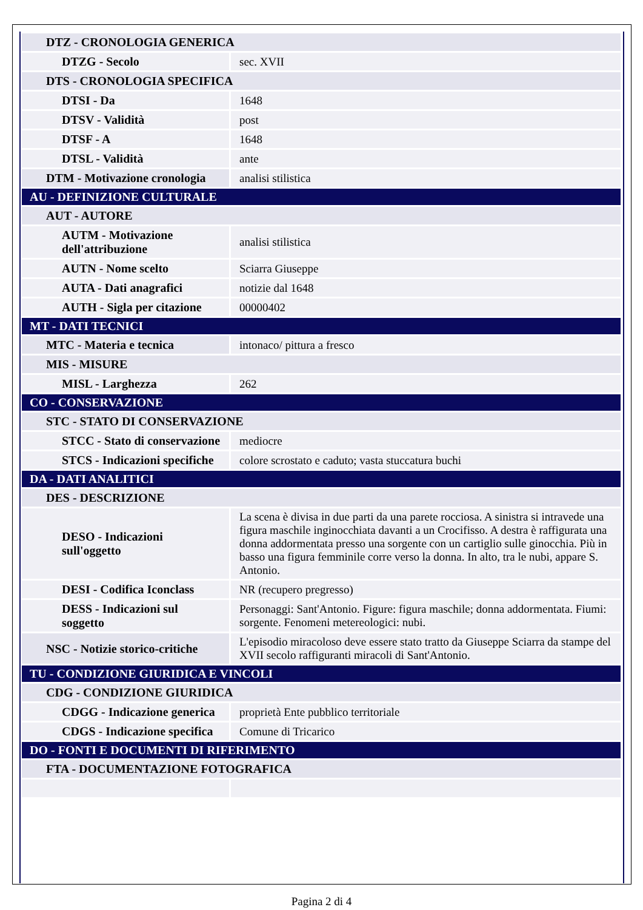| DTZ - CRONOLOGIA GENERICA | |
| DTZG - Secolo | sec. XVII |
| DTS - CRONOLOGIA SPECIFICA | |
| DTSI - Da | 1648 |
| DTSV - Validità | post |
| DTSF - A | 1648 |
| DTSL - Validità | ante |
| DTM - Motivazione cronologia | analisi stilistica |
| AU - DEFINIZIONE CULTURALE | |
| AUT - AUTORE | |
| AUTM - Motivazione dell'attribuzione | analisi stilistica |
| AUTN - Nome scelto | Sciarra Giuseppe |
| AUTA - Dati anagrafici | notizie dal 1648 |
| AUTH - Sigla per citazione | 00000402 |
| MT - DATI TECNICI | |
| MTC - Materia e tecnica | intonaco/ pittura a fresco |
| MIS - MISURE | |
| MISL - Larghezza | 262 |
| CO - CONSERVAZIONE | |
| STC - STATO DI CONSERVAZIONE | |
| STCC - Stato di conservazione | mediocre |
| STCS - Indicazioni specifiche | colore scrostato e caduto; vasta stuccatura buchi |
| DA - DATI ANALITICI | |
| DES - DESCRIZIONE | |
| DESO - Indicazioni sull'oggetto | La scena è divisa in due parti da una parete rocciosa. A sinistra si intravede una figura maschile inginocchiata davanti a un Crocifisso. A destra è raffigurata una donna addormentata presso una sorgente con un cartiglio sulle ginocchia. Più in basso una figura femminile corre verso la donna. In alto, tra le nubi, appare S. Antonio. |
| DESI - Codifica Iconclass | NR (recupero pregresso) |
| DESS - Indicazioni sul soggetto | Personaggi: Sant'Antonio. Figure: figura maschile; donna addormentata. Fiumi: sorgente. Fenomeni metereologici: nubi. |
| NSC - Notizie storico-critiche | L'episodio miracoloso deve essere stato tratto da Giuseppe Sciarra da stampe del XVII secolo raffiguranti miracoli di Sant'Antonio. |
| TU - CONDIZIONE GIURIDICA E VINCOLI | |
| CDG - CONDIZIONE GIURIDICA | |
| CDGG - Indicazione generica | proprietà Ente pubblico territoriale |
| CDGS - Indicazione specifica | Comune di Tricarico |
| DO - FONTI E DOCUMENTI DI RIFERIMENTO | |
| FTA - DOCUMENTAZIONE FOTOGRAFICA | |
Pagina 2 di 4